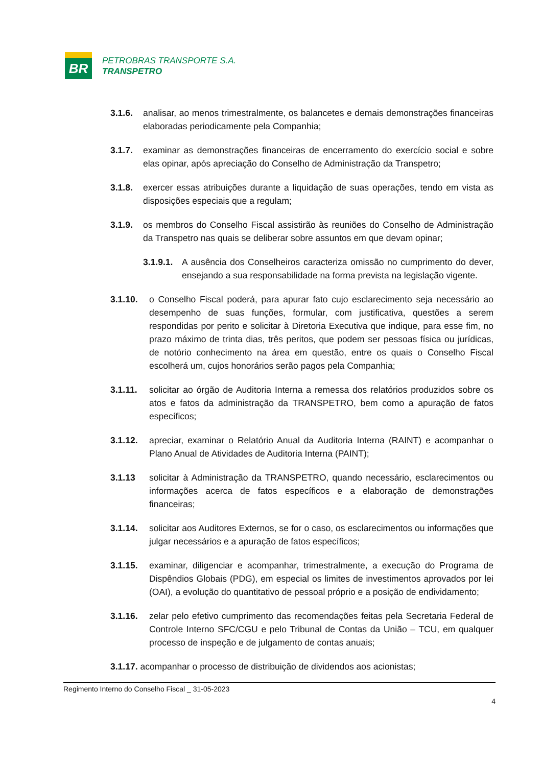BR
PETROBRAS TRANSPORTE S.A.
TRANSPETRO
3.1.6. analisar, ao menos trimestralmente, os balancetes e demais demonstrações financeiras elaboradas periodicamente pela Companhia;
3.1.7. examinar as demonstrações financeiras de encerramento do exercício social e sobre elas opinar, após apreciação do Conselho de Administração da Transpetro;
3.1.8. exercer essas atribuições durante a liquidação de suas operações, tendo em vista as disposições especiais que a regulam;
3.1.9. os membros do Conselho Fiscal assistirão às reuniões do Conselho de Administração da Transpetro nas quais se deliberar sobre assuntos em que devam opinar;
3.1.9.1. A ausência dos Conselheiros caracteriza omissão no cumprimento do dever, ensejando a sua responsabilidade na forma prevista na legislação vigente.
3.1.10. o Conselho Fiscal poderá, para apurar fato cujo esclarecimento seja necessário ao desempenho de suas funções, formular, com justificativa, questões a serem respondidas por perito e solicitar à Diretoria Executiva que indique, para esse fim, no prazo máximo de trinta dias, três peritos, que podem ser pessoas física ou jurídicas, de notório conhecimento na área em questão, entre os quais o Conselho Fiscal escolherá um, cujos honorários serão pagos pela Companhia;
3.1.11. solicitar ao órgão de Auditoria Interna a remessa dos relatórios produzidos sobre os atos e fatos da administração da TRANSPETRO, bem como a apuração de fatos específicos;
3.1.12. apreciar, examinar o Relatório Anual da Auditoria Interna (RAINT) e acompanhar o Plano Anual de Atividades de Auditoria Interna (PAINT);
3.1.13 solicitar à Administração da TRANSPETRO, quando necessário, esclarecimentos ou informações acerca de fatos específicos e a elaboração de demonstrações financeiras;
3.1.14. solicitar aos Auditores Externos, se for o caso, os esclarecimentos ou informações que julgar necessários e a apuração de fatos específicos;
3.1.15. examinar, diligenciar e acompanhar, trimestralmente, a execução do Programa de Dispêndios Globais (PDG), em especial os limites de investimentos aprovados por lei (OAI), a evolução do quantitativo de pessoal próprio e a posição de endividamento;
3.1.16. zelar pelo efetivo cumprimento das recomendações feitas pela Secretaria Federal de Controle Interno SFC/CGU e pelo Tribunal de Contas da União – TCU, em qualquer processo de inspeção e de julgamento de contas anuais;
3.1.17. acompanhar o processo de distribuição de dividendos aos acionistas;
Regimento Interno do Conselho Fiscal _ 31-05-2023
4